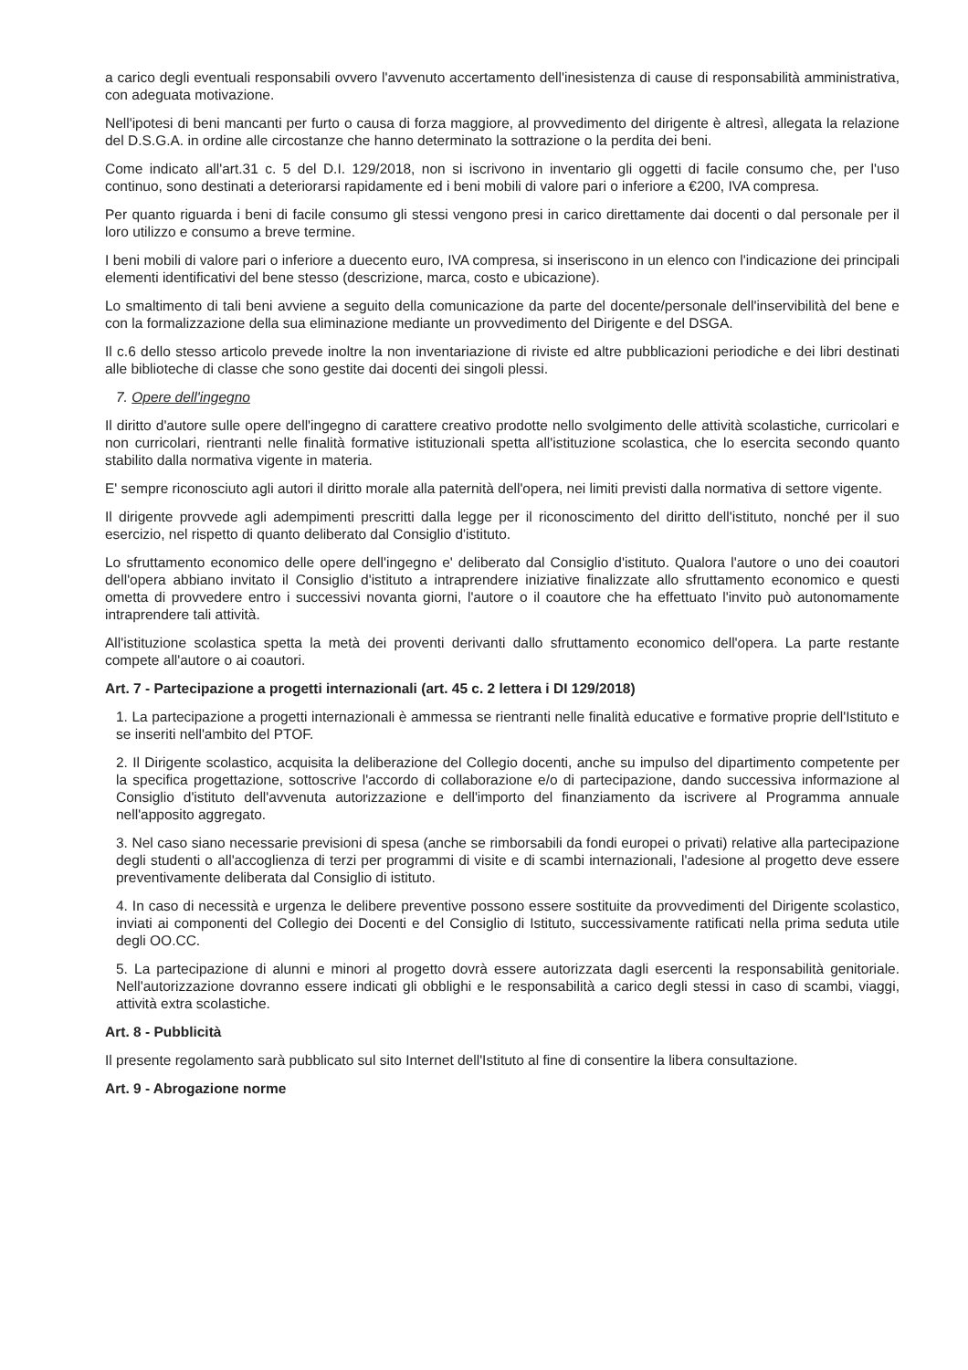a carico degli eventuali responsabili ovvero l'avvenuto accertamento dell'inesistenza di cause di responsabilità amministrativa, con adeguata motivazione.
Nell'ipotesi di beni mancanti per furto o causa di forza maggiore, al provvedimento del dirigente è altresì, allegata la relazione del D.S.G.A. in ordine alle circostanze che hanno determinato la sottrazione o la perdita dei beni.
Come indicato all'art.31 c. 5 del D.I. 129/2018, non si iscrivono in inventario gli oggetti di facile consumo che, per l'uso continuo, sono destinati a deteriorarsi rapidamente ed i beni mobili di valore pari o inferiore a €200, IVA compresa.
Per quanto riguarda i beni di facile consumo gli stessi vengono presi in carico direttamente dai docenti o dal personale per il loro utilizzo e consumo a breve termine.
I beni mobili di valore pari o inferiore a duecento euro, IVA compresa, si inseriscono in un elenco con l'indicazione dei principali elementi identificativi del bene stesso (descrizione, marca, costo e ubicazione).
Lo smaltimento di tali beni avviene a seguito della comunicazione da parte del docente/personale dell'inservibilità del bene e con la formalizzazione della sua eliminazione mediante un provvedimento del Dirigente e del DSGA.
Il c.6 dello stesso articolo prevede inoltre la non inventariazione di riviste ed altre pubblicazioni periodiche e dei libri destinati alle biblioteche di classe che sono gestite dai docenti dei singoli plessi.
7. Opere dell'ingegno
Il diritto d'autore sulle opere dell'ingegno di carattere creativo prodotte nello svolgimento delle attività scolastiche, curricolari e non curricolari, rientranti nelle finalità formative istituzionali spetta all'istituzione scolastica, che lo esercita secondo quanto stabilito dalla normativa vigente in materia.
E' sempre riconosciuto agli autori il diritto morale alla paternità dell'opera, nei limiti previsti dalla normativa di settore vigente.
Il dirigente provvede agli adempimenti prescritti dalla legge per il riconoscimento del diritto dell'istituto, nonché per il suo esercizio, nel rispetto di quanto deliberato dal Consiglio d'istituto.
Lo sfruttamento economico delle opere dell'ingegno e' deliberato dal Consiglio d'istituto. Qualora l'autore o uno dei coautori dell'opera abbiano invitato il Consiglio d'istituto a intraprendere iniziative finalizzate allo sfruttamento economico e questi ometta di provvedere entro i successivi novanta giorni, l'autore o il coautore che ha effettuato l'invito può autonomamente intraprendere tali attività.
All'istituzione scolastica spetta la metà dei proventi derivanti dallo sfruttamento economico dell'opera. La parte restante compete all'autore o ai coautori.
Art. 7 - Partecipazione a progetti internazionali (art. 45 c. 2 lettera i DI 129/2018)
1. La partecipazione a progetti internazionali è ammessa se rientranti nelle finalità educative e formative proprie dell'Istituto e se inseriti nell'ambito del PTOF.
2. Il Dirigente scolastico, acquisita la deliberazione del Collegio docenti, anche su impulso del dipartimento competente per la specifica progettazione, sottoscrive l'accordo di collaborazione e/o di partecipazione, dando successiva informazione al Consiglio d'istituto dell'avvenuta autorizzazione e dell'importo del finanziamento da iscrivere al Programma annuale nell'apposito aggregato.
3. Nel caso siano necessarie previsioni di spesa (anche se rimborsabili da fondi europei o privati) relative alla partecipazione degli studenti o all'accoglienza di terzi per programmi di visite e di scambi internazionali, l'adesione al progetto deve essere preventivamente deliberata dal Consiglio di istituto.
4. In caso di necessità e urgenza le delibere preventive possono essere sostituite da provvedimenti del Dirigente scolastico, inviati ai componenti del Collegio dei Docenti e del Consiglio di Istituto, successivamente ratificati nella prima seduta utile degli OO.CC.
5. La partecipazione di alunni e minori al progetto dovrà essere autorizzata dagli esercenti la responsabilità genitoriale. Nell'autorizzazione dovranno essere indicati gli obblighi e le responsabilità a carico degli stessi in caso di scambi, viaggi, attività extra scolastiche.
Art. 8 - Pubblicità
Il presente regolamento sarà pubblicato sul sito Internet dell'Istituto al fine di consentire la libera consultazione.
Art. 9 - Abrogazione norme